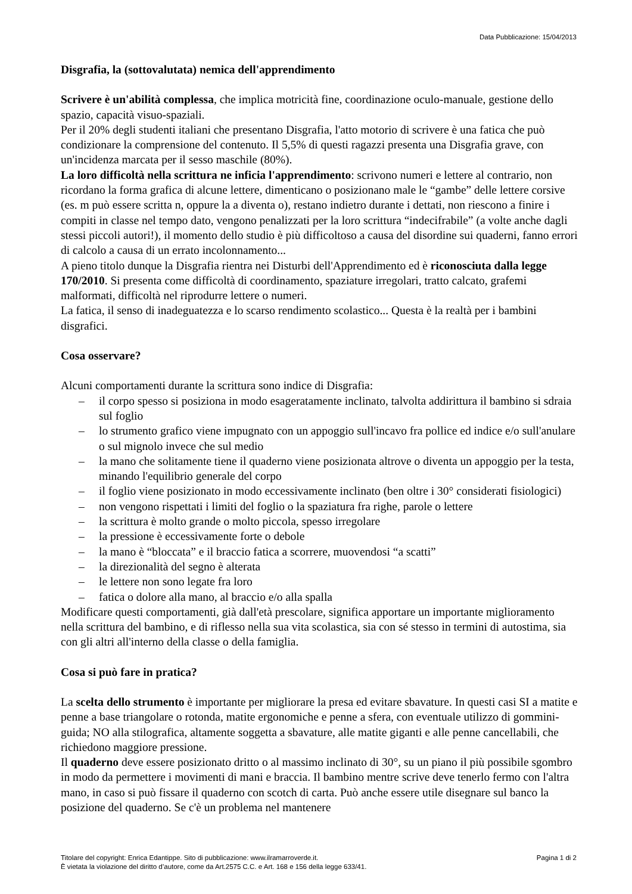Data Pubblicazione: 15/04/2013
Disgrafia, la (sottovalutata) nemica dell'apprendimento
Scrivere è un'abilità complessa, che implica motricità fine, coordinazione oculo-manuale, gestione dello spazio, capacità visuo-spaziali.
Per il 20% degli studenti italiani che presentano Disgrafia, l'atto motorio di scrivere è una fatica che può condizionare la comprensione del contenuto. Il 5,5% di questi ragazzi presenta una Disgrafia grave, con un'incidenza marcata per il sesso maschile (80%).
La loro difficoltà nella scrittura ne inficia l'apprendimento: scrivono numeri e lettere al contrario, non ricordano la forma grafica di alcune lettere, dimenticano o posizionano male le “gambe” delle lettere corsive (es. m può essere scritta n, oppure la a diventa o), restano indietro durante i dettati, non riescono a finire i compiti in classe nel tempo dato, vengono penalizzati per la loro scrittura “indecifrabile” (a volte anche dagli stessi piccoli autori!), il momento dello studio è più difficoltoso a causa del disordine sui quaderni, fanno errori di calcolo a causa di un errato incolonnamento...
A pieno titolo dunque la Disgrafia rientra nei Disturbi dell'Apprendimento ed è riconosciuta dalla legge 170/2010. Si presenta come difficoltà di coordinamento, spaziature irregolari, tratto calcato, grafemi malformati, difficoltà nel riprodurre lettere o numeri.
La fatica, il senso di inadeguatezza e lo scarso rendimento scolastico... Questa è la realtà per i bambini disgrafici.
Cosa osservare?
Alcuni comportamenti durante la scrittura sono indice di Disgrafia:
– il corpo spesso si posiziona in modo esageratamente inclinato, talvolta addirittura il bambino si sdraia sul foglio
– lo strumento grafico viene impugnato con un appoggio sull'incavo fra pollice ed indice e/o sull'anulare o sul mignolo invece che sul medio
– la mano che solitamente tiene il quaderno viene posizionata altrove o diventa un appoggio per la testa, minando l'equilibrio generale del corpo
– il foglio viene posizionato in modo eccessivamente inclinato (ben oltre i 30° considerati fisiologici)
– non vengono rispettati i limiti del foglio o la spaziatura fra righe, parole o lettere
– la scrittura è molto grande o molto piccola, spesso irregolare
– la pressione è eccessivamente forte o debole
– la mano è “bloccata” e il braccio fatica a scorrere, muovendosi “a scatti”
– la direzionalità del segno è alterata
– le lettere non sono legate fra loro
– fatica o dolore alla mano, al braccio e/o alla spalla
Modificare questi comportamenti, già dall'età prescolare, significa apportare un importante miglioramento nella scrittura del bambino, e di riflesso nella sua vita scolastica, sia con sé stesso in termini di autostima, sia con gli altri all'interno della classe o della famiglia.
Cosa si può fare in pratica?
La scelta dello strumento è importante per migliorare la presa ed evitare sbavature. In questi casi SI a matite e penne a base triangolare o rotonda, matite ergonomiche e penne a sfera, con eventuale utilizzo di gommini-guida; NO alla stilografica, altamente soggetta a sbavature, alle matite giganti e alle penne cancellabili, che richiedono maggiore pressione.
Il quaderno deve essere posizionato dritto o al massimo inclinato di 30°, su un piano il più possibile sgombro in modo da permettere i movimenti di mani e braccia. Il bambino mentre scrive deve tenerlo fermo con l'altra mano, in caso si può fissare il quaderno con scotch di carta. Può anche essere utile disegnare sul banco la posizione del quaderno. Se c'è un problema nel mantenere
Pagina 1 di 2 Titolare del copyright: Enrica Edantippe. Sito di pubblicazione: www.ilramarroverde.it.
È vietata la violazione del diritto d’autore, come da Art.2575 C.C. e Art. 168 e 156 della legge 633/41.